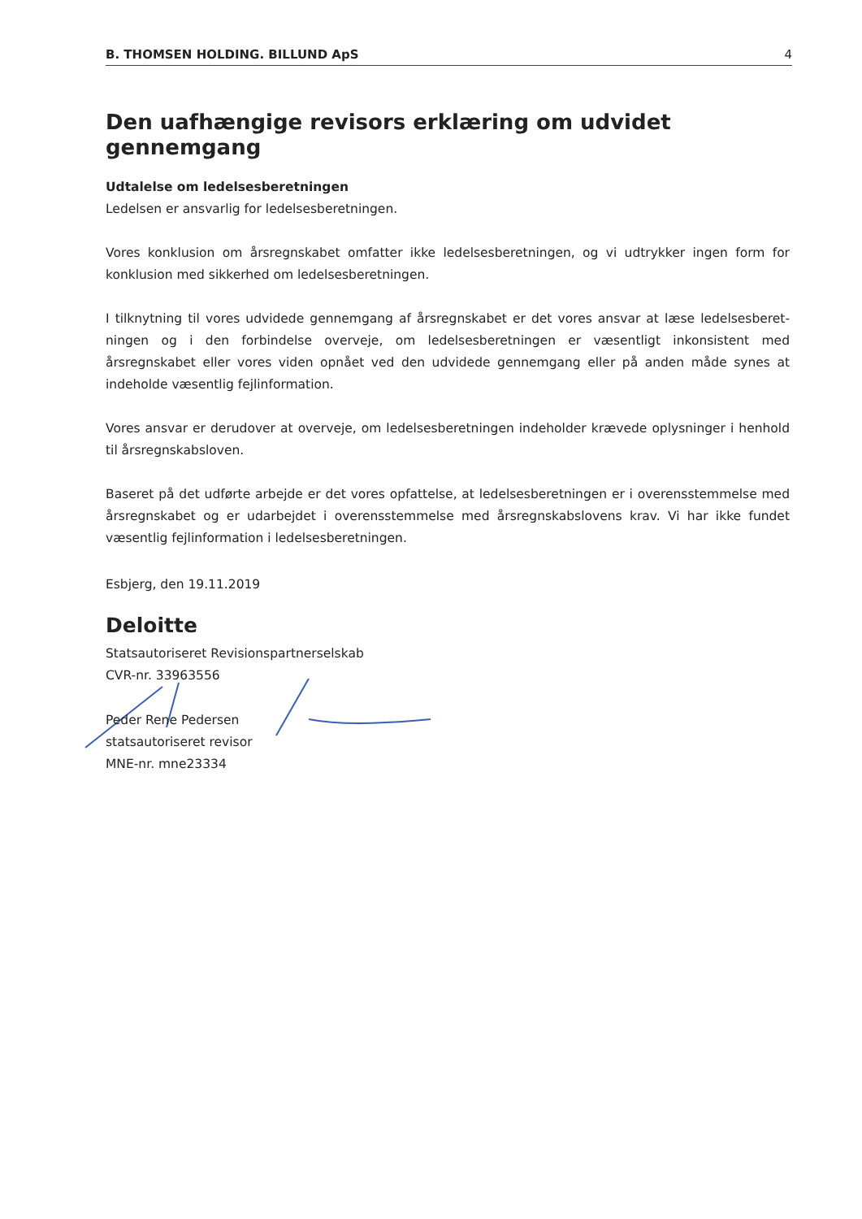B. THOMSEN HOLDING. BILLUND ApS 4
Den uafhængige revisors erklæring om udvidet gennemgang
Udtalelse om ledelsesberetningen
Ledelsen er ansvarlig for ledelsesberetningen.
Vores konklusion om årsregnskabet omfatter ikke ledelsesberetningen, og vi udtrykker ingen form for konklusion med sikkerhed om ledelsesberetningen.
I tilknytning til vores udvidede gennemgang af årsregnskabet er det vores ansvar at læse ledelsesberet­ningen og i den forbindelse overveje, om ledelsesberetningen er væsentligt inkonsistent med årsregnskabet eller vores viden opnået ved den udvidede gennemgang eller på anden måde synes at indeholde væsentlig fejlinformation.
Vores ansvar er derudover at overveje, om ledelsesberetningen indeholder krævede oplysninger i henhold til årsregnskabsloven.
Baseret på det udførte arbejde er det vores opfattelse, at ledelsesberetningen er i overensstemmelse med årsregnskabet og er udarbejdet i overensstemmelse med årsregnskabslovens krav. Vi har ikke fun­det væsentlig fejlinformation i ledelsesberetningen.
Esbjerg, den 19.11.2019
Deloitte
Statsautoriseret Revisionspartnerselskab
CVR-nr. 33963556
Peder Rene Pedersen
statsautoriseret revisor
MNE-nr. mne23334